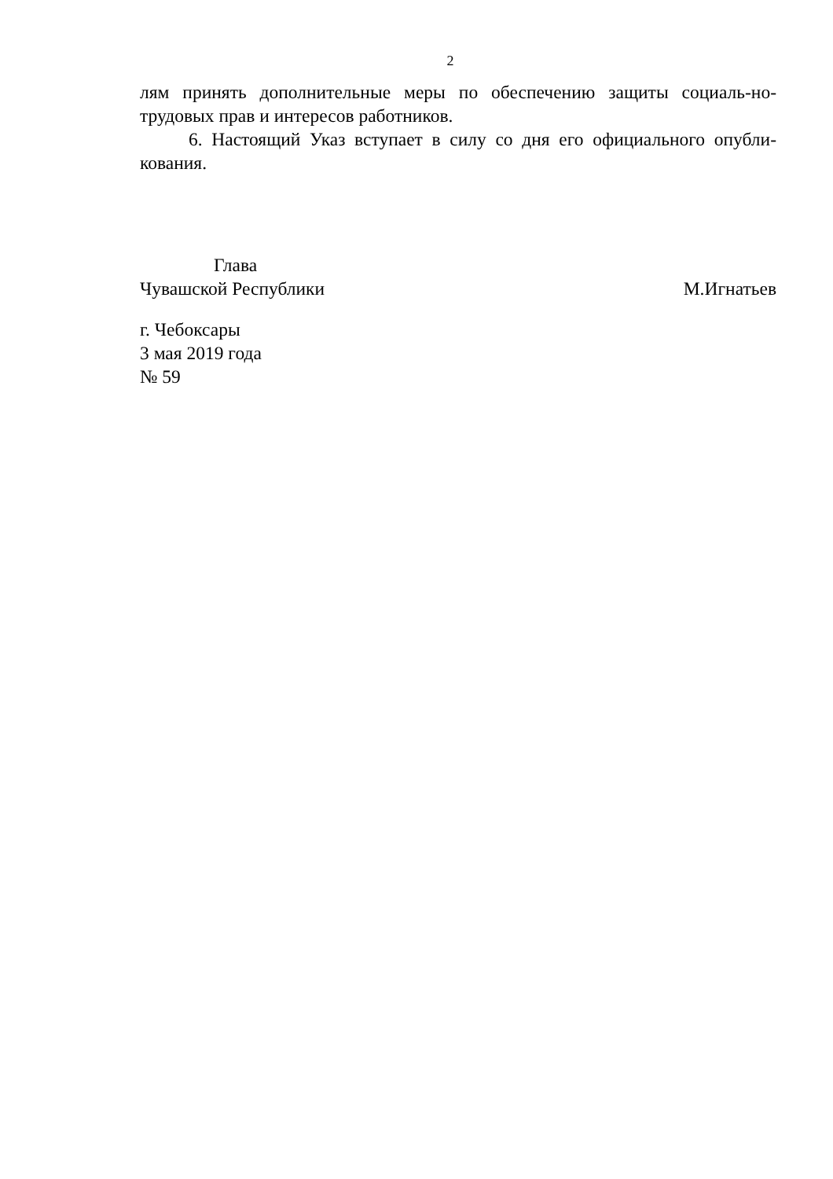2
лям принять дополнительные меры по обеспечению защиты социаль-но-трудовых прав и интересов работников.
6. Настоящий Указ вступает в силу со дня его официального опубли-кования.
Глава
Чувашской Республики М.Игнатьев
г. Чебоксары
3 мая 2019 года
№ 59